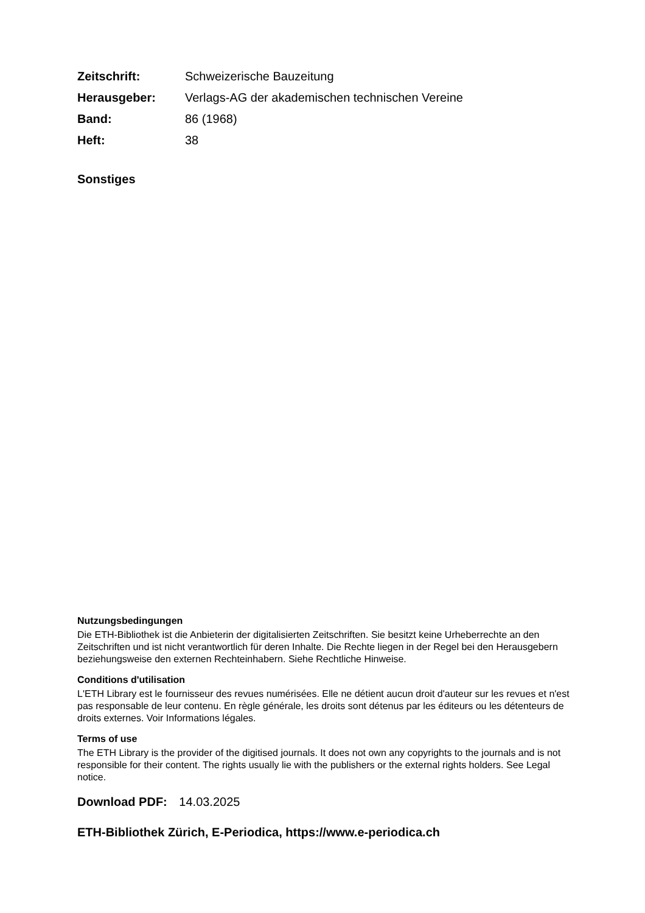| Zeitschrift: | Schweizerische Bauzeitung |
| Herausgeber: | Verlags-AG der akademischen technischen Vereine |
| Band: | 86 (1968) |
| Heft: | 38 |
Sonstiges
Nutzungsbedingungen
Die ETH-Bibliothek ist die Anbieterin der digitalisierten Zeitschriften. Sie besitzt keine Urheberrechte an den Zeitschriften und ist nicht verantwortlich für deren Inhalte. Die Rechte liegen in der Regel bei den Herausgebern beziehungsweise den externen Rechteinhabern. Siehe Rechtliche Hinweise.
Conditions d'utilisation
L'ETH Library est le fournisseur des revues numérisées. Elle ne détient aucun droit d'auteur sur les revues et n'est pas responsable de leur contenu. En règle générale, les droits sont détenus par les éditeurs ou les détenteurs de droits externes. Voir Informations légales.
Terms of use
The ETH Library is the provider of the digitised journals. It does not own any copyrights to the journals and is not responsible for their content. The rights usually lie with the publishers or the external rights holders. See Legal notice.
Download PDF: 14.03.2025
ETH-Bibliothek Zürich, E-Periodica, https://www.e-periodica.ch